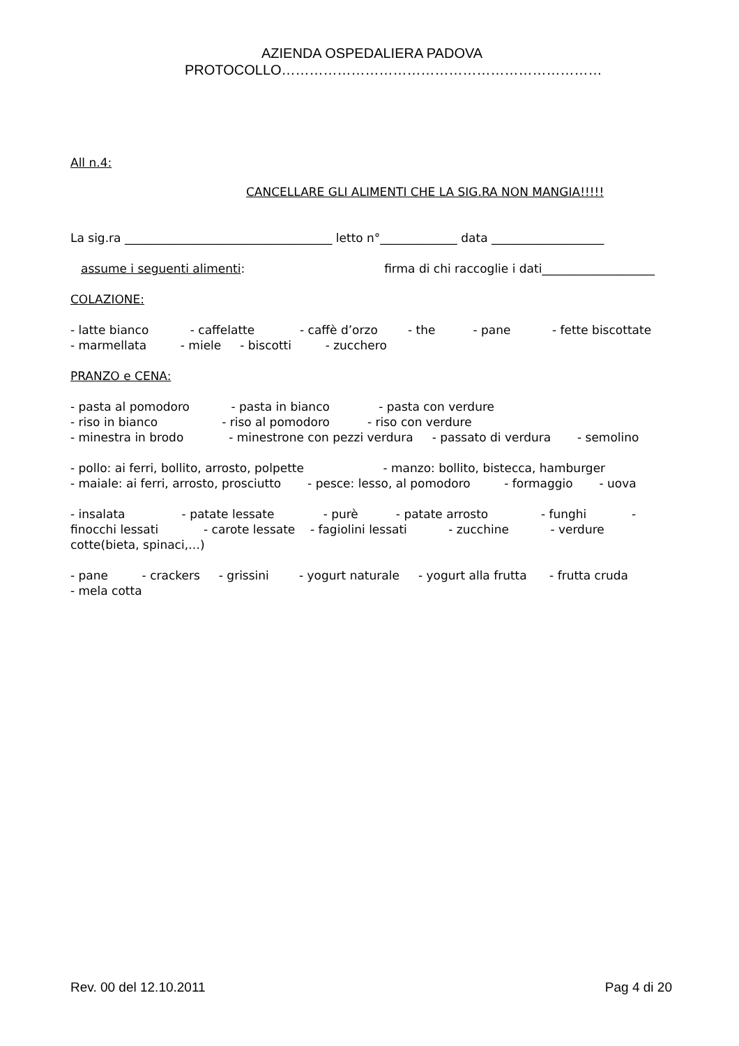AZIENDA OSPEDALIERA PADOVA
PROTOCOLLO……………………………………………………………
All n.4:
CANCELLARE GLI ALIMENTI CHE LA SIG.RA NON MANGIA!!!!!
La sig.ra ___________________________________ letto n°_____________ data ___________________
assume i seguenti alimenti: firma di chi raccoglie i dati___________________
COLAZIONE:
- latte bianco - caffelatte - caffè d’orzo - the - pane - fette biscottate
- marmellata - miele - biscotti - zucchero
PRANZO e CENA:
- pasta al pomodoro - pasta in bianco - pasta con verdure
- riso in bianco - riso al pomodoro - riso con verdure
- minestra in brodo - minestrone con pezzi verdura - passato di verdura - semolino
- pollo: ai ferri, bollito, arrosto, polpette - manzo: bollito, bistecca, hamburger
- maiale: ai ferri, arrosto, prosciutto - pesce: lesso, al pomodoro - formaggio - uova
- insalata - patate lessate - purè - patate arrosto - funghi - finocchi lessati - carote lessate - fagiolini lessati - zucchine - verdure cotte(bieta, spinaci,…)
- pane - crackers - grissini - yogurt naturale - yogurt alla frutta - frutta cruda
- mela cotta
Rev. 00 del 12.10.2011 Pag 4 di 20